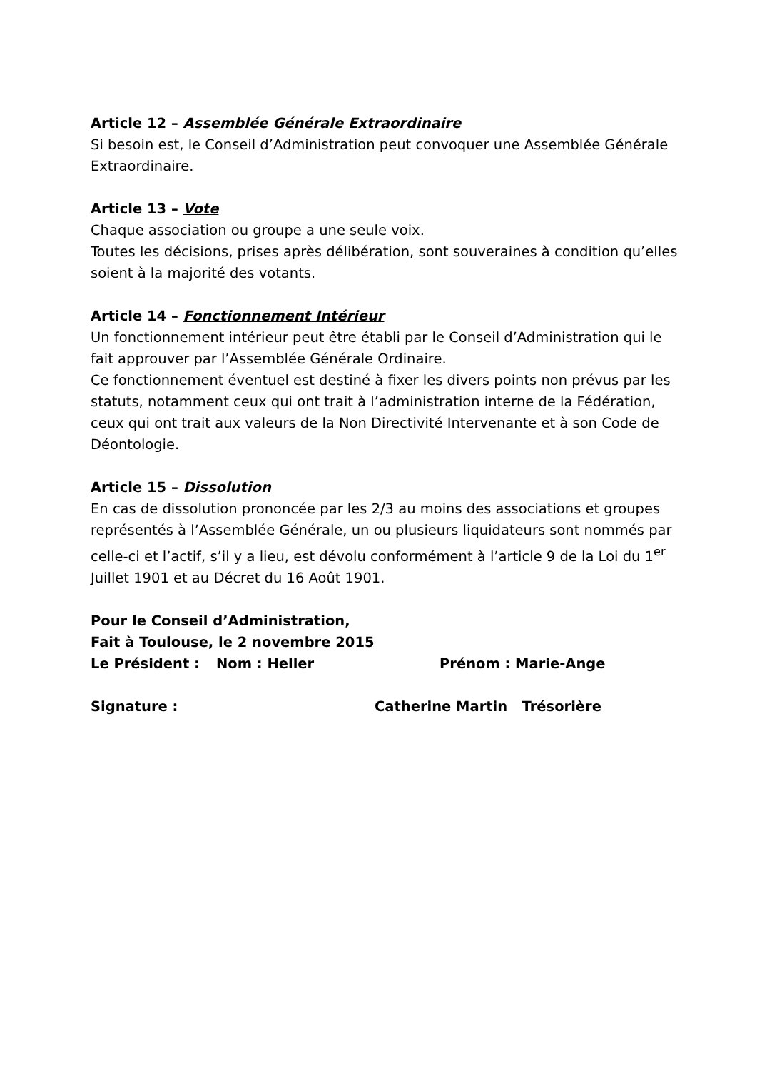Article 12 – Assemblée Générale Extraordinaire
Si besoin est, le Conseil d’Administration peut convoquer une Assemblée Générale Extraordinaire.
Article 13 – Vote
Chaque association ou groupe a une seule voix.
Toutes les décisions, prises après délibération, sont souveraines à condition qu’elles soient à la majorité des votants.
Article 14 – Fonctionnement Intérieur
Un fonctionnement intérieur peut être établi par le Conseil d’Administration qui le fait approuver par l’Assemblée Générale Ordinaire.
Ce fonctionnement éventuel est destiné à fixer les divers points non prévus par les statuts, notamment ceux qui ont trait à l’administration interne de la Fédération, ceux qui ont trait aux valeurs de la Non Directivité Intervenante et à son Code de Déontologie.
Article 15 – Dissolution
En cas de dissolution prononcée par les 2/3 au moins des associations et groupes représentés à l’Assemblée Générale, un ou plusieurs liquidateurs sont nommés par celle-ci et l’actif, s’il y a lieu, est dévolu conformément à l’article 9 de la Loi du 1<sup>er</sup> Juillet 1901 et au Décret du 16 Août 1901.
Pour le Conseil d’Administration,
Fait à Toulouse, le 2 novembre 2015
Le Président : Nom : Heller Prénom : Marie-Ange
Signature : Catherine Martin Trésorière